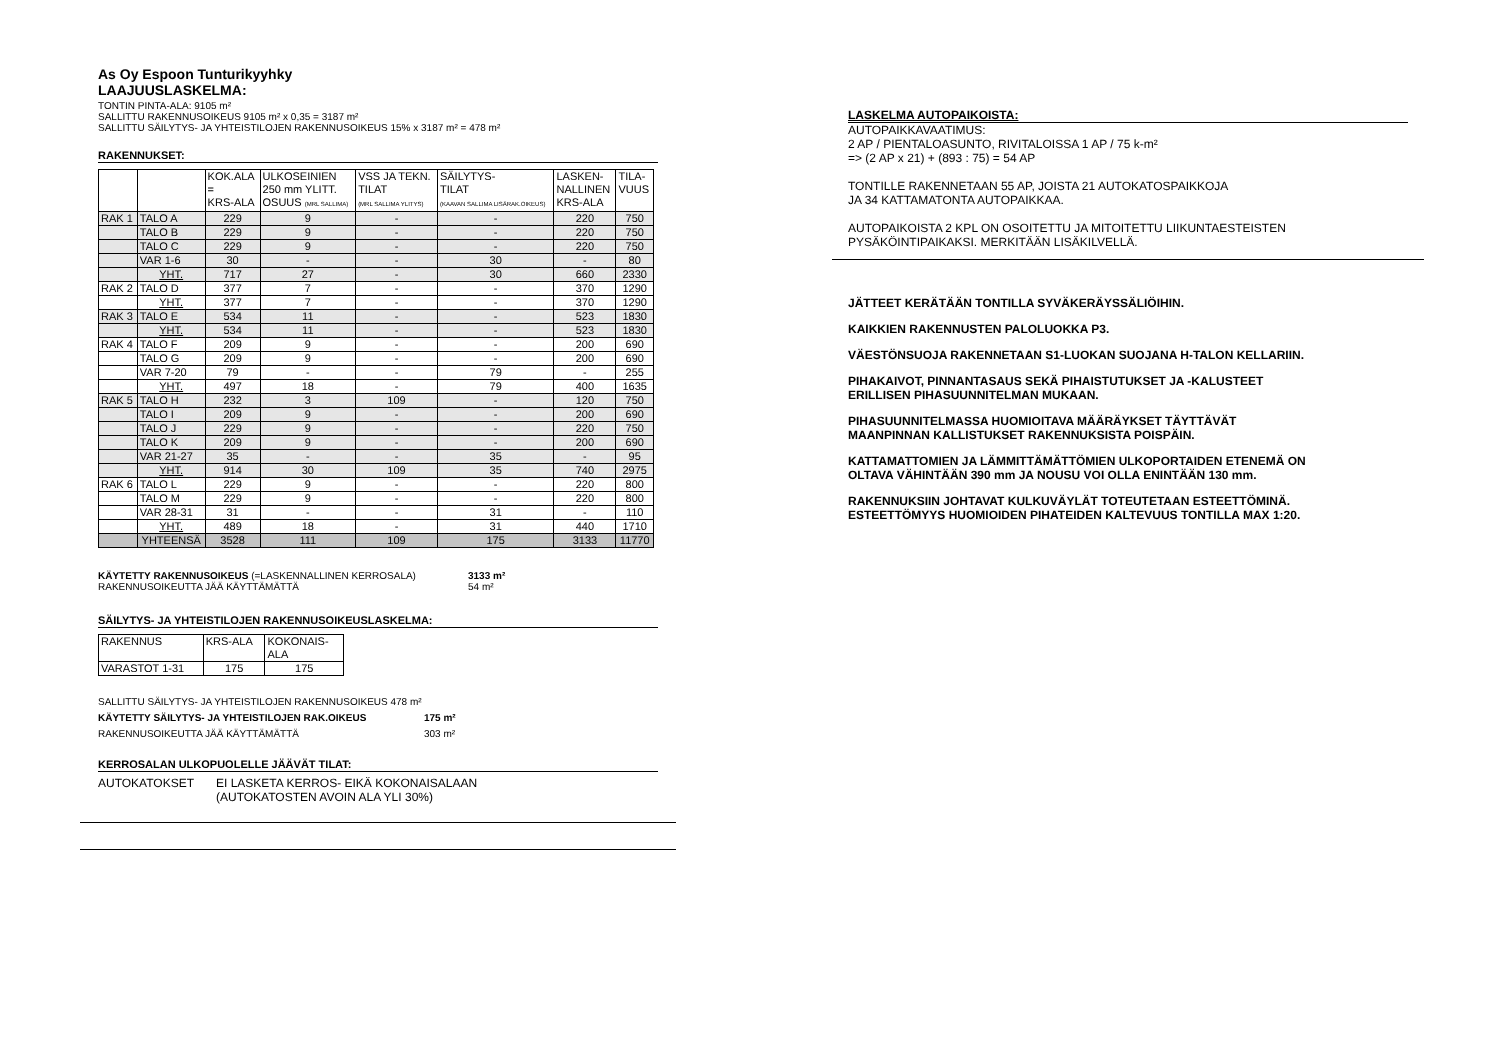As Oy Espoon Tunturikyyhky
LAAJUUSLASKELMA:
TONTIN PINTA-ALA: 9105 m²
SALLITTU RAKENNUSOIKEUS 9105 m² x 0,35 = 3187 m²
SALLITTU SÄILYTYS- JA YHTEISTILOJEN RAKENNUSOIKEUS 15% x 3187 m² = 478 m²
RAKENNUKSET:
| | | KOK.ALA = KRS-ALA | ULKOSEINIEN 250 mm YLITT. OSUUS (MRL SALLIMA) | VSS JA TEKN. TILAT (MRL SALLIMA YLITYS) | SÄILYTYS- TILAT (KAAVAN SALLIMA LISÄRAK.OIKEUS) | LASKEN- NALLINEN KRS-ALA | TILA- VUUS |
| --- | --- | --- | --- | --- | --- | --- | --- |
| RAK 1 | TALO A | 229 | 9 | - | - | 220 | 750 |
| | TALO B | 229 | 9 | - | - | 220 | 750 |
| | TALO C | 229 | 9 | - | - | 220 | 750 |
| | VAR 1-6 | 30 | - | - | 30 | - | 80 |
| | YHT. | 717 | 27 | - | 30 | 660 | 2330 |
| RAK 2 | TALO D | 377 | 7 | - | - | 370 | 1290 |
| | YHT. | 377 | 7 | - | - | 370 | 1290 |
| RAK 3 | TALO E | 534 | 11 | - | - | 523 | 1830 |
| | YHT. | 534 | 11 | - | - | 523 | 1830 |
| RAK 4 | TALO F | 209 | 9 | - | - | 200 | 690 |
| | TALO G | 209 | 9 | - | - | 200 | 690 |
| | VAR 7-20 | 79 | - | - | 79 | - | 255 |
| | YHT. | 497 | 18 | - | 79 | 400 | 1635 |
| RAK 5 | TALO H | 232 | 3 | 109 | - | 120 | 750 |
| | TALO I | 209 | 9 | - | - | 200 | 690 |
| | TALO J | 229 | 9 | - | - | 220 | 750 |
| | TALO K | 209 | 9 | - | - | 200 | 690 |
| | VAR 21-27 | 35 | - | - | 35 | - | 95 |
| | YHT. | 914 | 30 | 109 | 35 | 740 | 2975 |
| RAK 6 | TALO L | 229 | 9 | - | - | 220 | 800 |
| | TALO M | 229 | 9 | - | - | 220 | 800 |
| | VAR 28-31 | 31 | - | - | 31 | - | 110 |
| | YHT. | 489 | 18 | - | 31 | 440 | 1710 |
| | YHTEENSÄ | 3528 | 111 | 109 | 175 | 3133 | 11770 |
KÄYTETTY RAKENNUSOIKEUS (=LASKENNALLINEN KERROSALA)
RAKENNUSOIKEUTTA JÄÄ KÄYTTÄMÄTTÄ
3133 m²
54 m²
SÄILYTYS- JA YHTEISTILOJEN RAKENNUSOIKEUSLASKELMA:
| RAKENNUS | KRS-ALA | KOKONAIS- ALA |
| --- | --- | --- |
| VARASTOT 1-31 | 175 | 175 |
SALLITTU SÄILYTYS- JA YHTEISTILOJEN RAKENNUSOIKEUS 478 m²
KÄYTETTY SÄILYTYS- JA YHTEISTILOJEN RAK.OIKEUS
RAKENNUSOIKEUTTA JÄÄ KÄYTTÄMÄTTÄ
175 m²
303 m²
KERROSALAN ULKOPUOLELLE JÄÄVÄT TILAT:
AUTOKATOKSET EI LASKETA KERROS- EIKÄ KOKONAISALAAN
(AUTOKATOSTEN AVOIN ALA YLI 30%)
LASKELMA AUTOPAIKOISTA:
AUTOPAIKKAVAATIMUS:
2 AP / PIENTALOASUNTO, RIVITALOISSA 1 AP / 75 k-m²
=> (2 AP x 21) + (893 : 75) = 54 AP
TONTILLE RAKENNETAAN 55 AP, JOISTA 21 AUTOKATOSPAIKKOJA
JA 34 KATTAMATONTA AUTOPAIKKAA.
AUTOPAIKOISTA 2 KPL ON OSOITETTU JA MITOITETTU LIIKUNTAESTEISTEN
PYSÄKÖINTIPAIKAKSI. MERKITÄÄN LISÄKILVELLÄ.
JÄTTEET KERÄTÄÄN TONTILLA SYVÄKERÄYSSÄLIÖIHIN.
KAIKKIEN RAKENNUSTEN PALOLUOKKA P3.
VÄESTÖNSUOJA RAKENNETAAN S1-LUOKAN SUOJANA H-TALON KELLARIIN.
PIHAKAIVOT, PINNANTASAUS SEKÄ PIHAISTUTUKSET JA -KALUSTEET
ERILLISEN PIHASUUNNITELMAN MUKAAN.
PIHASUUNNITELMASSA HUOMIOITAVA MÄÄRÄYKSET TÄYTTÄVÄT
MAANPINNAN KALLISTUKSET RAKENNUKSISTA POISPÄIN.
KATTAMATTOMIEN JA LÄMMITTÄMÄTTÖMIEN ULKOPORTAIDEN ETENEMÄ ON
OLTAVA VÄHINTÄÄN 390 mm JA NOUSU VOI OLLA ENINTÄÄN 130 mm.
RAKENNUKSIIN JOHTAVAT KULKUVÄYLÄT TOTEUTETAAN ESTEETTÖMINÄ.
ESTEETTÖMYYS HUOMIOIDEN PIHATEIDEN KALTEVUUS TONTILLA MAX 1:20.